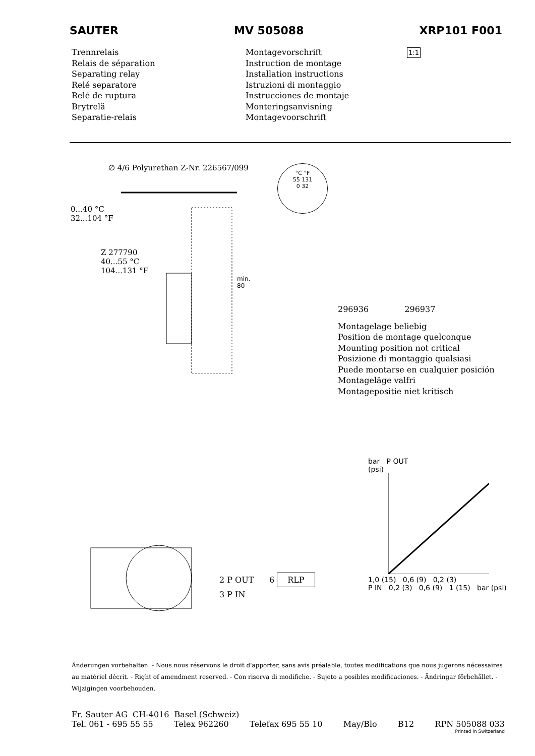SAUTER MV 505088 XRP101 F001
Trennrelais
Relais de séparation
Separating relay
Relé separatore
Relé de ruptura
Brytrelä
Separatie-relais
Montagevorschrift
Instruction de montage
Installation instructions
Istruzioni di montaggio
Instrucciones de montaje
Monteringsanvisning
Montagevoorschrift
1:1
∅ 4/6 Polyurethan Z-Nr. 226567/099
0...40 °C
32...104 °F
Z 277790
40...55 °C
104...131 °F
min.
80
°C °F
55 131
0 32
296936 296937
Montagelage beliebig
Position de montage quelconque
Mounting position not critical
Posizione di montaggio qualsiasi
Puede montarse en cualquier posición
Montageläge valfri
Montagepositie niet kritisch
2 P OUT 6 RLP
3 P IN
bar P OUT
(psi)
1,0 (15) 0,6 (9) 0,2 (3)
P IN 0,2 (3) 0,6 (9) 1 (15) bar (psi)
Änderungen vorbehalten. - Nous nous réservons le droit d'apporter, sans avis préalable, toutes modifications que nous jugerons nécessaires au matériel décrit. - Right of amendment reserved. - Con riserva di modifiche. - Sujeto a posibles modificaciones. - Ändringar förbehållet. - Wijzigingen voorbehouden.
Fr. Sauter AG CH-4016 Basel (Schweiz)
Tel. 061 - 695 55 55 Telex 962260 Telefax 695 55 10 May/Blo B12 RPN 505088 033
Printed in Switzerland